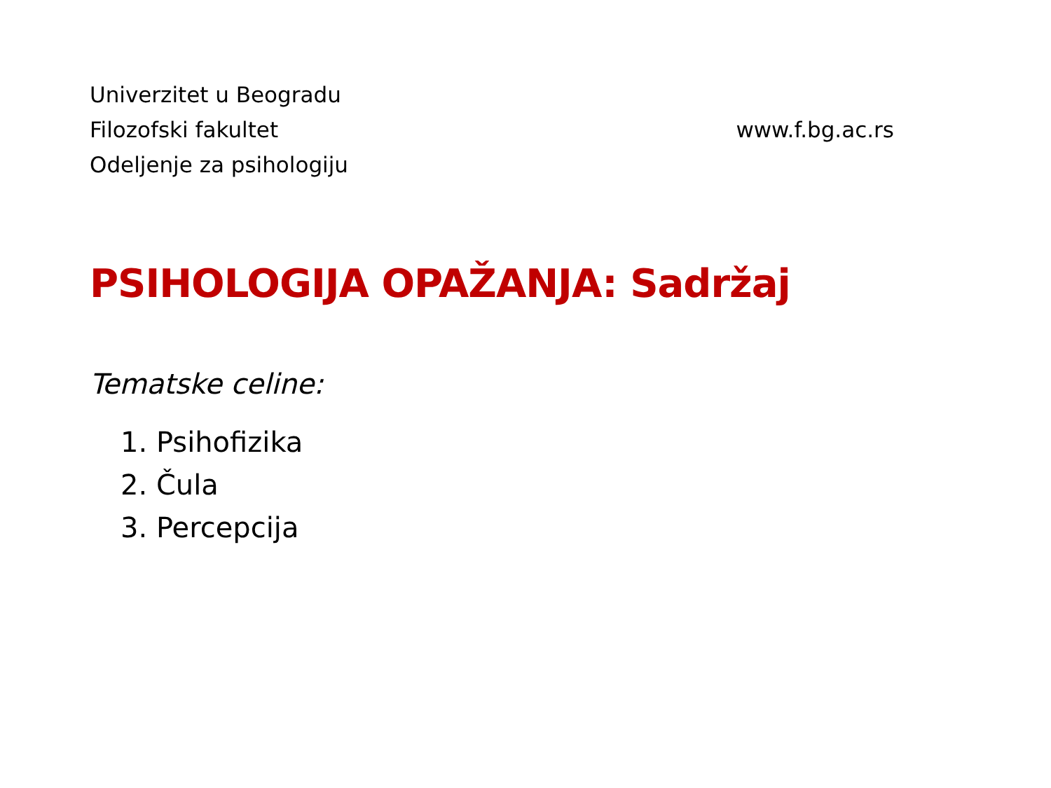Univerzitet u Beogradu
Filozofski fakultet
Odeljenje za psihologiju
www.f.bg.ac.rs
PSIHOLOGIJA OPAŽANJA: Sadržaj
Tematske celine:
1. Psihofizika
2. Čula
3. Percepcija